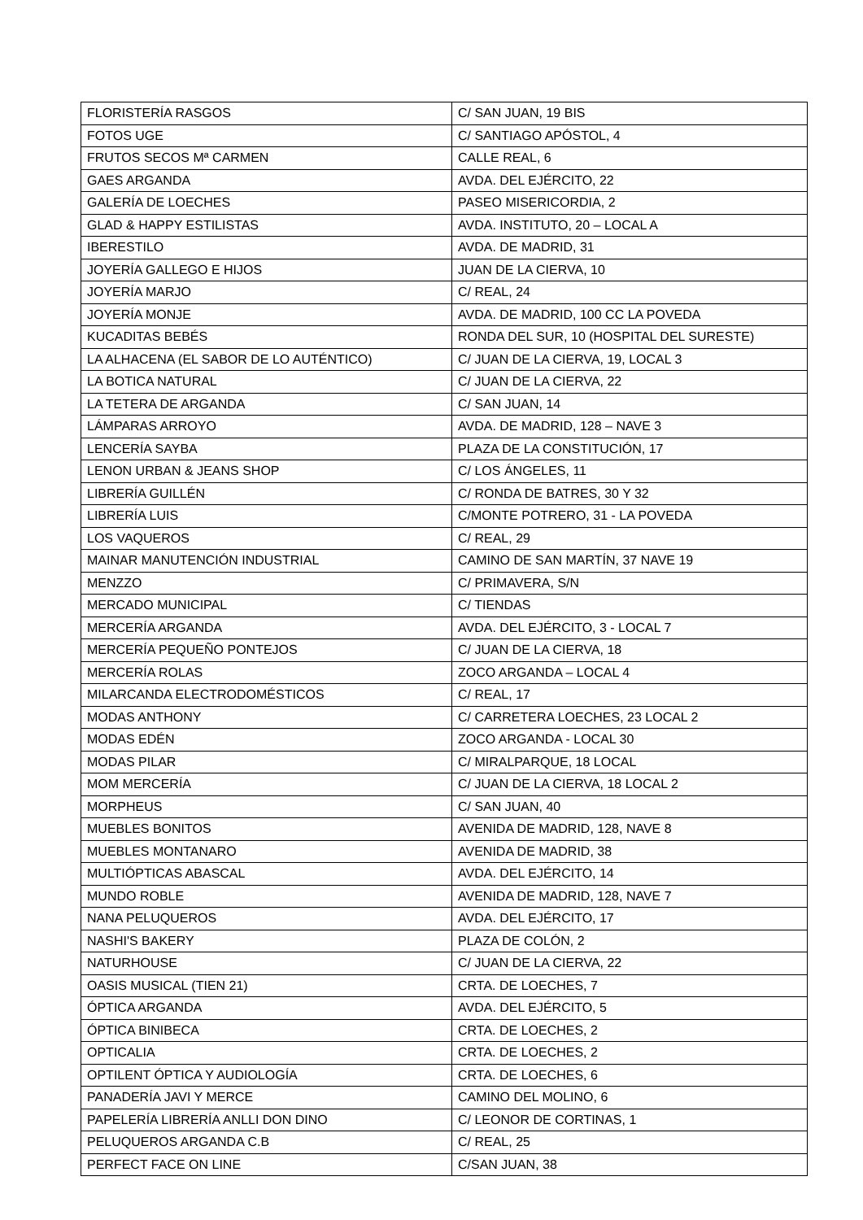| FLORISTERÍA RASGOS | C/ SAN JUAN, 19 BIS |
| FOTOS UGE | C/ SANTIAGO APÓSTOL, 4 |
| FRUTOS SECOS Mª CARMEN | CALLE REAL, 6 |
| GAES ARGANDA | AVDA. DEL EJÉRCITO, 22 |
| GALERÍA DE LOECHES | PASEO MISERICORDIA, 2 |
| GLAD & HAPPY ESTILISTAS | AVDA. INSTITUTO, 20 – LOCAL A |
| IBERESTILO | AVDA. DE MADRID, 31 |
| JOYERÍA GALLEGO E HIJOS | JUAN DE LA CIERVA, 10 |
| JOYERÍA MARJO | C/ REAL, 24 |
| JOYERÍA MONJE | AVDA. DE MADRID, 100 CC LA POVEDA |
| KUCADITAS BEBÉS | RONDA DEL SUR, 10 (HOSPITAL DEL SURESTE) |
| LA ALHACENA (EL SABOR DE LO AUTÉNTICO) | C/ JUAN DE LA CIERVA, 19, LOCAL 3 |
| LA BOTICA NATURAL | C/ JUAN DE LA CIERVA, 22 |
| LA TETERA DE ARGANDA | C/ SAN JUAN, 14 |
| LÁMPARAS ARROYO | AVDA. DE MADRID, 128 – NAVE 3 |
| LENCERÍA SAYBA | PLAZA DE LA CONSTITUCIÓN, 17 |
| LENON URBAN & JEANS SHOP | C/ LOS ÁNGELES, 11 |
| LIBRERÍA GUILLÉN | C/ RONDA DE BATRES, 30 Y 32 |
| LIBRERÍA LUIS | C/MONTE POTRERO, 31 - LA POVEDA |
| LOS VAQUEROS | C/ REAL, 29 |
| MAINAR MANUTENCIÓN INDUSTRIAL | CAMINO DE SAN MARTÍN, 37 NAVE 19 |
| MENZZO | C/ PRIMAVERA, S/N |
| MERCADO MUNICIPAL | C/ TIENDAS |
| MERCERÍA ARGANDA | AVDA. DEL EJÉRCITO, 3 - LOCAL 7 |
| MERCERÍA PEQUEÑO PONTEJOS | C/ JUAN DE LA CIERVA, 18 |
| MERCERÍA ROLAS | ZOCO ARGANDA – LOCAL 4 |
| MILARCANDA ELECTRODOMÉSTICOS | C/ REAL, 17 |
| MODAS ANTHONY | C/ CARRETERA LOECHES, 23 LOCAL 2 |
| MODAS EDÉN | ZOCO ARGANDA - LOCAL 30 |
| MODAS PILAR | C/ MIRALPARQUE, 18 LOCAL |
| MOM MERCERÍA | C/ JUAN DE LA CIERVA, 18 LOCAL 2 |
| MORPHEUS | C/ SAN JUAN, 40 |
| MUEBLES BONITOS | AVENIDA DE MADRID, 128, NAVE 8 |
| MUEBLES MONTANARO | AVENIDA DE MADRID, 38 |
| MULTIÓPTICAS ABASCAL | AVDA. DEL EJÉRCITO, 14 |
| MUNDO ROBLE | AVENIDA DE MADRID, 128, NAVE 7 |
| NANA PELUQUEROS | AVDA. DEL EJÉRCITO, 17 |
| NASHI'S BAKERY | PLAZA DE COLÓN, 2 |
| NATURHOUSE | C/ JUAN DE LA CIERVA, 22 |
| OASIS MUSICAL (TIEN 21) | CRTA. DE LOECHES, 7 |
| ÓPTICA ARGANDA | AVDA. DEL EJÉRCITO, 5 |
| ÓPTICA BINIBECA | CRTA. DE LOECHES, 2 |
| OPTICALIA | CRTA. DE LOECHES, 2 |
| OPTILENT ÓPTICA Y AUDIOLOGÍA | CRTA. DE LOECHES, 6 |
| PANADERÍA JAVI Y MERCE | CAMINO DEL MOLINO, 6 |
| PAPELERÍA LIBRERÍA ANLLI DON DINO | C/ LEONOR DE CORTINAS, 1 |
| PELUQUEROS ARGANDA C.B | C/ REAL, 25 |
| PERFECT FACE ON LINE | C/SAN JUAN, 38 |